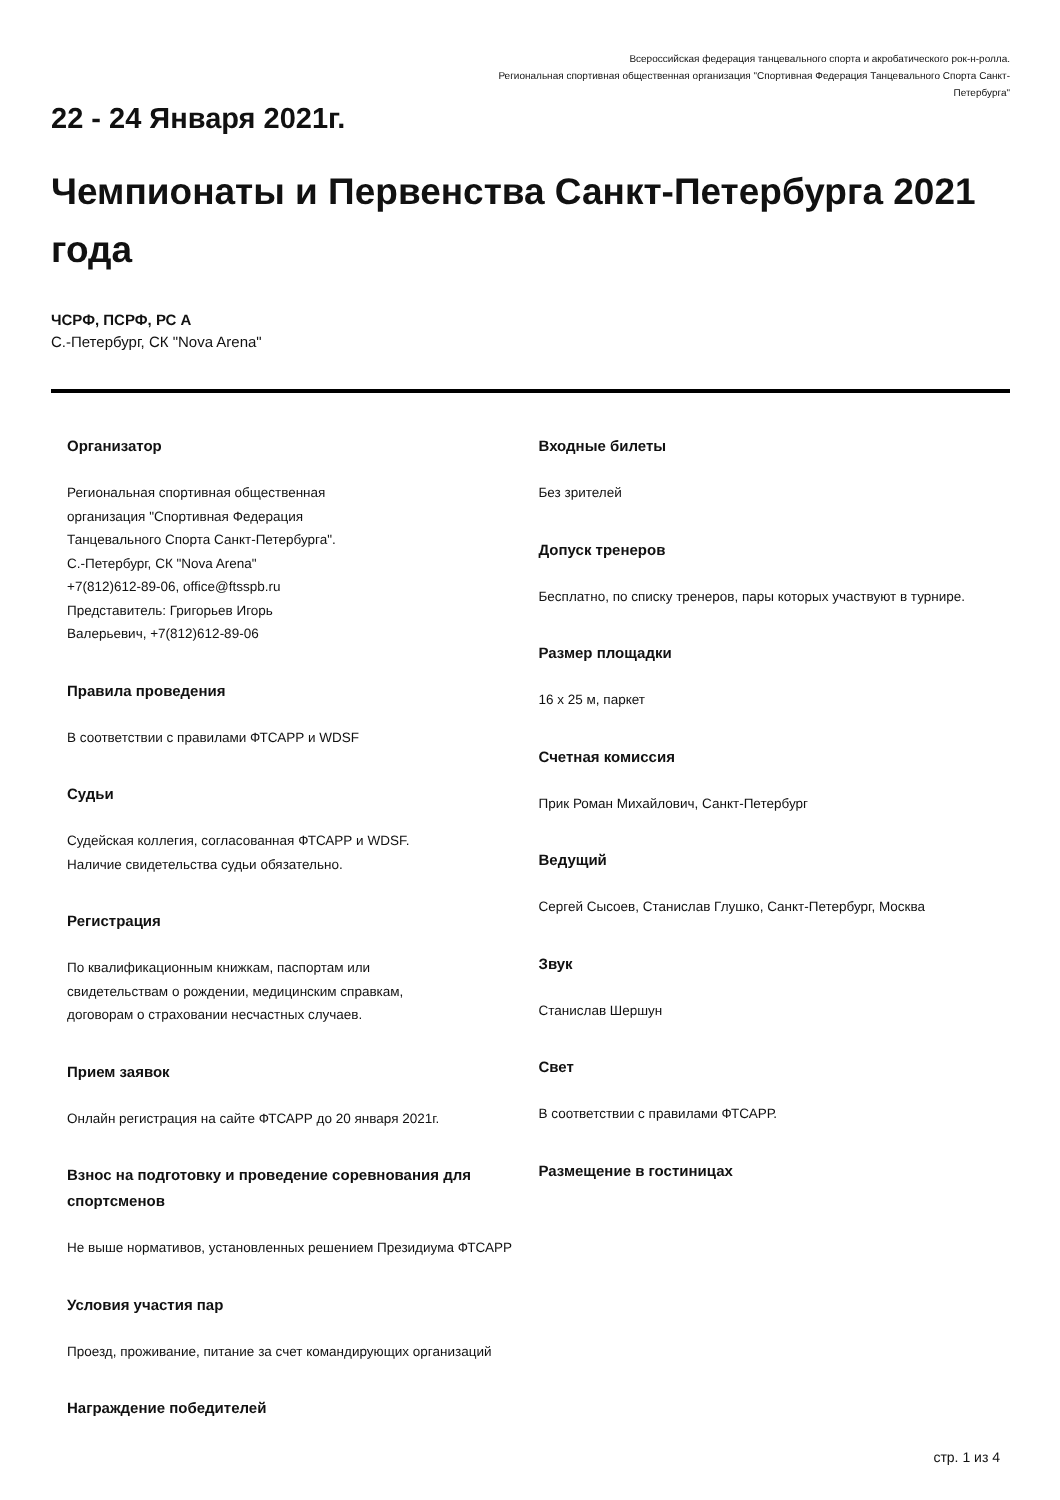Всероссийская федерация танцевального спорта и акробатического рок-н-ролла.
Региональная спортивная общественная организация "Спортивная Федерация Танцевального Спорта Санкт-Петербурга"
22 - 24 Января 2021г.
Чемпионаты и Первенства Санкт-Петербурга 2021 года
ЧСРФ, ПСРФ, РС А
С.-Петербург, СК "Nova Arena"
Организатор
Региональная спортивная общественная
организация "Спортивная Федерация
Танцевального Спорта Санкт-Петербурга".
С.-Петербург, СК "Nova Arena"
+7(812)612-89-06, office@ftsspb.ru
Представитель: Григорьев Игорь
Валерьевич, +7(812)612-89-06
Правила проведения
В соответствии с правилами ФТСАРР и WDSF
Судьи
Судейская коллегия, согласованная ФТСАРР и WDSF.
Наличие свидетельства судьи обязательно.
Регистрация
По квалификационным книжкам, паспортам или
свидетельствам о рождении, медицинским справкам,
договорам о страховании несчастных случаев.
Прием заявок
Онлайн регистрация на сайте ФТСАРР до 20 января 2021г.
Взнос на подготовку и проведение соревнования для спортсменов
Не выше нормативов, установленных решением Президиума ФТСАРР
Условия участия пар
Проезд, проживание, питание за счет командирующих организаций
Награждение победителей
Входные билеты
Без зрителей
Допуск тренеров
Бесплатно, по списку тренеров, пары которых участвуют в турнире.
Размер площадки
16 x 25 м, паркет
Счетная комиссия
Прик Роман Михайлович, Санкт-Петербург
Ведущий
Сергей Сысоев, Станислав Глушко, Санкт-Петербург, Москва
Звук
Станислав Шершун
Свет
В соответствии с правилами ФТСАРР.
Размещение в гостиницах
стр. 1 из 4